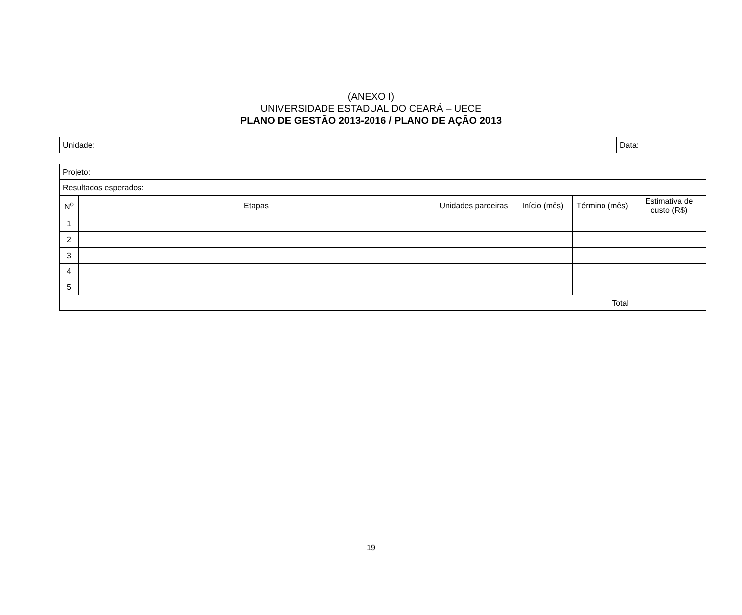(ANEXO I)
UNIVERSIDADE ESTADUAL DO CEARÁ – UECE
PLANO DE GESTÃO 2013-2016 / PLANO DE AÇÃO 2013
| Unidade: | Data: |
| Projeto: | | | | | |
| Resultados esperados: | | | | | |
| N<sup>o</sup> | Etapas | Unidades parceiras | Início (mês) | Término (mês) | Estimativa de custo (R$) |
| 1 | | | | | |
| 2 | | | | | |
| 3 | | | | | |
| 4 | | | | | |
| 5 | | | | | |
| Total | | | | | |
19